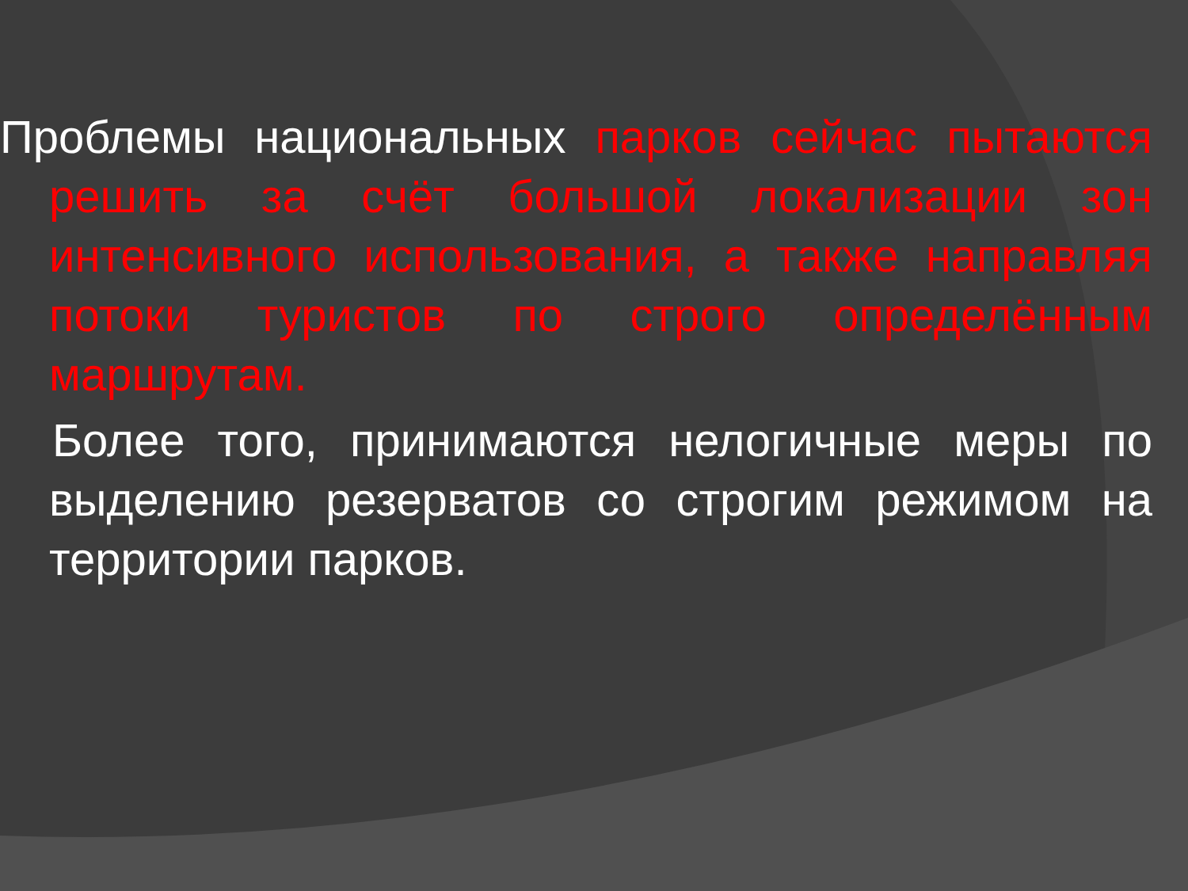Проблемы национальных парков сейчас пытаются решить за счёт большой локализации зон интенсивного использования, а также направляя потоки туристов по строго определённым маршрутам.
Более того, принимаются нелогичные меры по выделению резерватов со строгим режимом на территории парков.